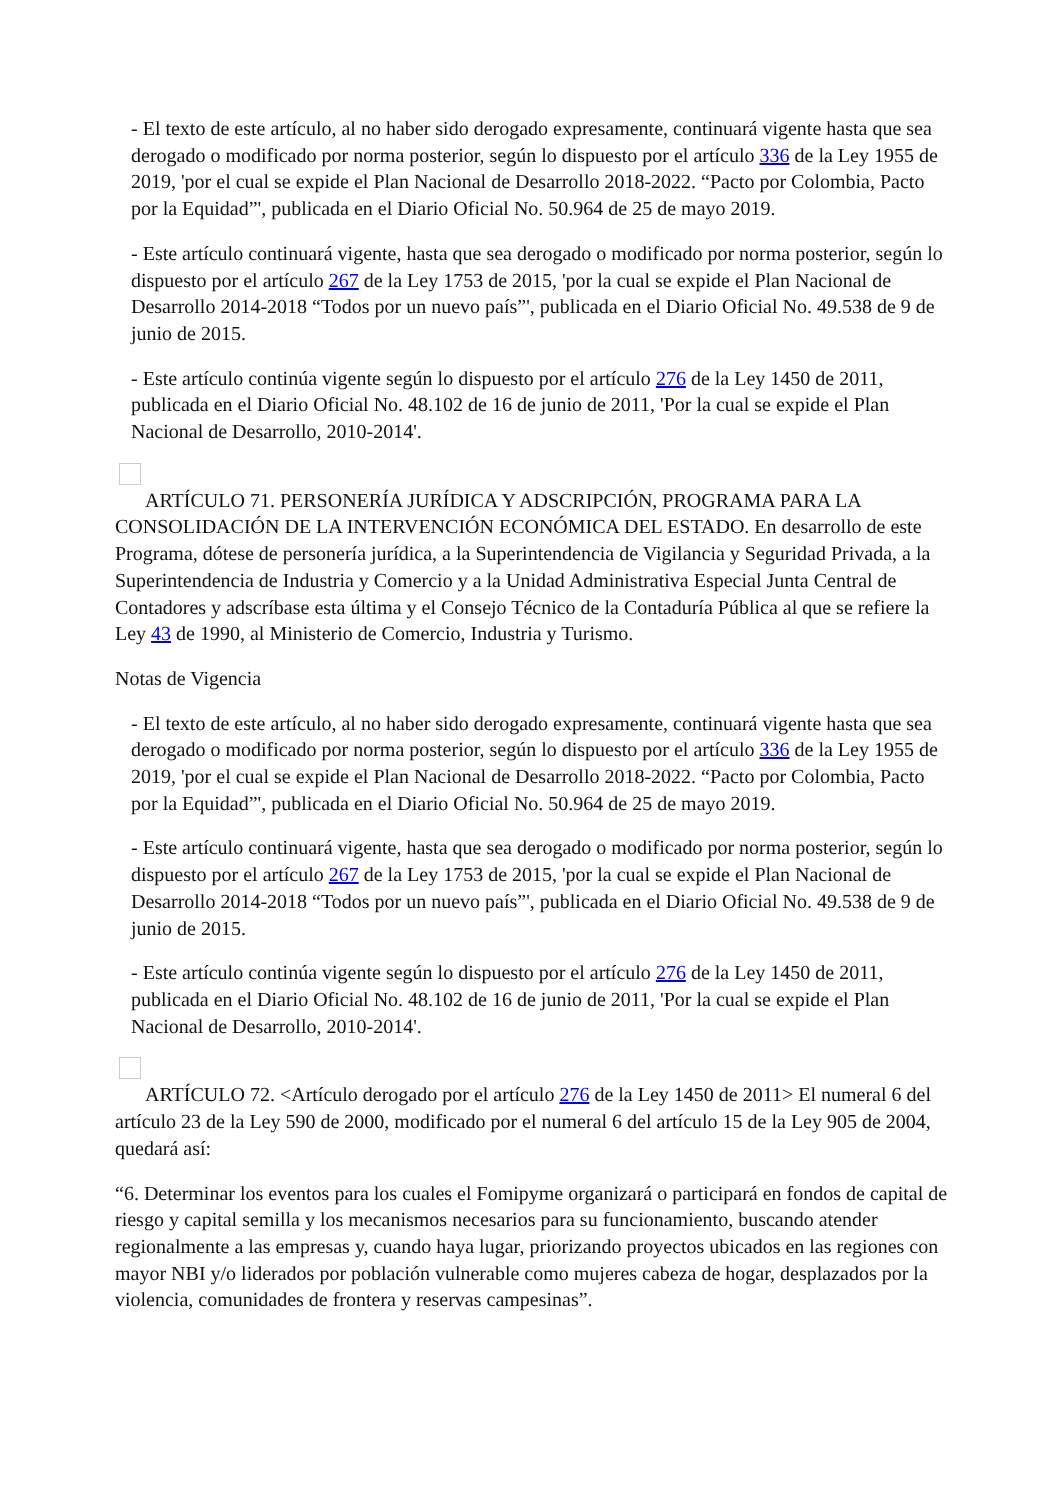- El texto de este artículo, al no haber sido derogado expresamente, continuará vigente hasta que sea derogado o modificado por norma posterior, según lo dispuesto por el artículo 336 de la Ley 1955 de 2019, 'por el cual se expide el Plan Nacional de Desarrollo 2018-2022. “Pacto por Colombia, Pacto por la Equidad”', publicada en el Diario Oficial No. 50.964 de 25 de mayo 2019.
- Este artículo continuará vigente, hasta que sea derogado o modificado por norma posterior, según lo dispuesto por el artículo 267 de la Ley 1753 de 2015, 'por la cual se expide el Plan Nacional de Desarrollo 2014-2018 “Todos por un nuevo país”', publicada en el Diario Oficial No. 49.538 de 9 de junio de 2015.
- Este artículo continúa vigente según lo dispuesto por el artículo 276 de la Ley 1450 de 2011, publicada en el Diario Oficial No. 48.102 de 16 de junio de 2011, 'Por la cual se expide el Plan Nacional de Desarrollo, 2010-2014'.
ARTÍCULO 71. PERSONERÍA JURÍDICA Y ADSCRIPCIÓN, PROGRAMA PARA LA CONSOLIDACIÓN DE LA INTERVENCIÓN ECONÓMICA DEL ESTADO. En desarrollo de este Programa, dótese de personería jurídica, a la Superintendencia de Vigilancia y Seguridad Privada, a la Superintendencia de Industria y Comercio y a la Unidad Administrativa Especial Junta Central de Contadores y adscríbase esta última y el Consejo Técnico de la Contaduría Pública al que se refiere la Ley 43 de 1990, al Ministerio de Comercio, Industria y Turismo.
Notas de Vigencia
- El texto de este artículo, al no haber sido derogado expresamente, continuará vigente hasta que sea derogado o modificado por norma posterior, según lo dispuesto por el artículo 336 de la Ley 1955 de 2019, 'por el cual se expide el Plan Nacional de Desarrollo 2018-2022. “Pacto por Colombia, Pacto por la Equidad”', publicada en el Diario Oficial No. 50.964 de 25 de mayo 2019.
- Este artículo continuará vigente, hasta que sea derogado o modificado por norma posterior, según lo dispuesto por el artículo 267 de la Ley 1753 de 2015, 'por la cual se expide el Plan Nacional de Desarrollo 2014-2018 “Todos por un nuevo país”', publicada en el Diario Oficial No. 49.538 de 9 de junio de 2015.
- Este artículo continúa vigente según lo dispuesto por el artículo 276 de la Ley 1450 de 2011, publicada en el Diario Oficial No. 48.102 de 16 de junio de 2011, 'Por la cual se expide el Plan Nacional de Desarrollo, 2010-2014'.
ARTÍCULO 72. <Artículo derogado por el artículo 276 de la Ley 1450 de 2011> El numeral 6 del artículo 23 de la Ley 590 de 2000, modificado por el numeral 6 del artículo 15 de la Ley 905 de 2004, quedará así:
“6. Determinar los eventos para los cuales el Fomipyme organizará o participará en fondos de capital de riesgo y capital semilla y los mecanismos necesarios para su funcionamiento, buscando atender regionalmente a las empresas y, cuando haya lugar, priorizando proyectos ubicados en las regiones con mayor NBI y/o liderados por población vulnerable como mujeres cabeza de hogar, desplazados por la violencia, comunidades de frontera y reservas campesinas”.